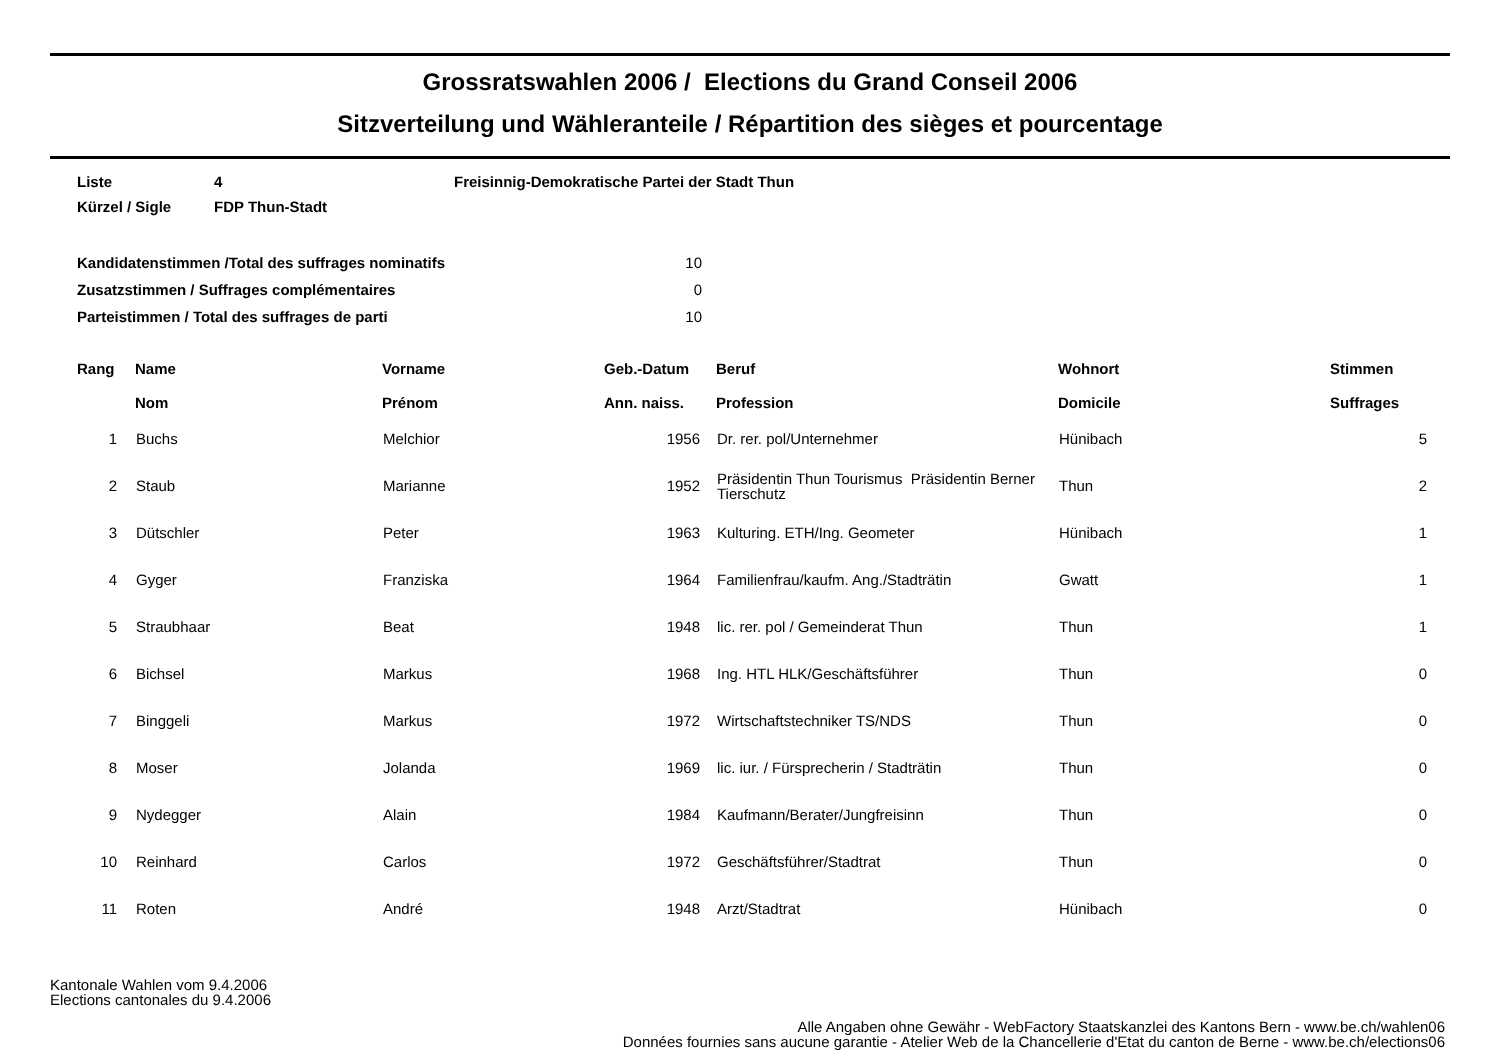Grossratswahlen 2006 / Elections du Grand Conseil 2006
Sitzverteilung und Wähleranteile / Répartition des sièges et pourcentage
| Liste | 4 | Freisinnig-Demokratische Partei der Stadt Thun |
| Kürzel / Sigle | FDP Thun-Stadt | |
| Kandidatenstimmen /Total des suffrages nominatifs | 10 |
| Zusatzstimmen / Suffrages complémentaires | 0 |
| Parteistimmen / Total des suffrages de parti | 10 |
| Rang | Name Nom | Vorname Prénom | Geb.-Datum Ann. naiss. | Beruf Profession | Wohnort Domicile | Stimmen Suffrages |
| --- | --- | --- | --- | --- | --- | --- |
| 1 | Buchs | Melchior | 1956 | Dr. rer. pol/Unternehmer | Hünibach | 5 |
| 2 | Staub | Marianne | 1952 | Präsidentin Thun Tourismus Präsidentin Berner Tierschutz | Thun | 2 |
| 3 | Dütschler | Peter | 1963 | Kulturing. ETH/Ing. Geometer | Hünibach | 1 |
| 4 | Gyger | Franziska | 1964 | Familienfrau/kaufm. Ang./Stadträtin | Gwatt | 1 |
| 5 | Straubhaar | Beat | 1948 | lic. rer. pol / Gemeinderat Thun | Thun | 1 |
| 6 | Bichsel | Markus | 1968 | Ing. HTL HLK/Geschäftsführer | Thun | 0 |
| 7 | Binggeli | Markus | 1972 | Wirtschaftstechniker TS/NDS | Thun | 0 |
| 8 | Moser | Jolanda | 1969 | lic. iur. / Fürsprecherin / Stadträtin | Thun | 0 |
| 9 | Nydegger | Alain | 1984 | Kaufmann/Berater/Jungfreisinn | Thun | 0 |
| 10 | Reinhard | Carlos | 1972 | Geschäftsführer/Stadtrat | Thun | 0 |
| 11 | Roten | André | 1948 | Arzt/Stadtrat | Hünibach | 0 |
Kantonale Wahlen vom 9.4.2006
Elections cantonales du 9.4.2006
Alle Angaben ohne Gewähr - WebFactory Staatskanzlei des Kantons Bern - www.be.ch/wahlen06
Données fournies sans aucune garantie - Atelier Web de la Chancellerie d'Etat du canton de Berne - www.be.ch/elections06